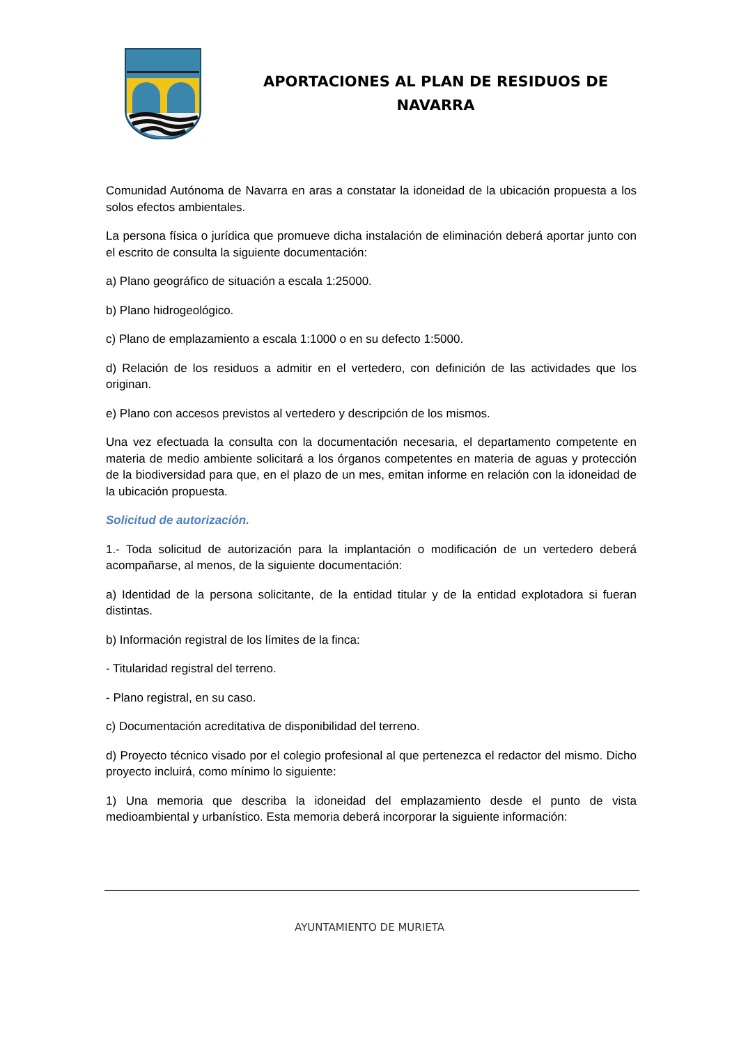APORTACIONES AL PLAN DE RESIDUOS DE
NAVARRA
Comunidad Autónoma de Navarra en aras a constatar la idoneidad de la ubicación propuesta a los solos efectos ambientales.
La persona física o jurídica que promueve dicha instalación de eliminación deberá aportar junto con el escrito de consulta la siguiente documentación:
a) Plano geográfico de situación a escala 1:25000.
b) Plano hidrogeológico.
c) Plano de emplazamiento a escala 1:1000 o en su defecto 1:5000.
d) Relación de los residuos a admitir en el vertedero, con definición de las actividades que los originan.
e) Plano con accesos previstos al vertedero y descripción de los mismos.
Una vez efectuada la consulta con la documentación necesaria, el departamento competente en materia de medio ambiente solicitará a los órganos competentes en materia de aguas y protección de la biodiversidad para que, en el plazo de un mes, emitan informe en relación con la idoneidad de la ubicación propuesta.
Solicitud de autorización.
1.- Toda solicitud de autorización para la implantación o modificación de un vertedero deberá acompañarse, al menos, de la siguiente documentación:
a) Identidad de la persona solicitante, de la entidad titular y de la entidad explotadora si fueran distintas.
b) Información registral de los límites de la finca:
- Titularidad registral del terreno.
- Plano registral, en su caso.
c) Documentación acreditativa de disponibilidad del terreno.
d) Proyecto técnico visado por el colegio profesional al que pertenezca el redactor del mismo. Dicho proyecto incluirá, como mínimo lo siguiente:
1) Una memoria que describa la idoneidad del emplazamiento desde el punto de vista medioambiental y urbanístico. Esta memoria deberá incorporar la siguiente información:
AYUNTAMIENTO DE MURIETA